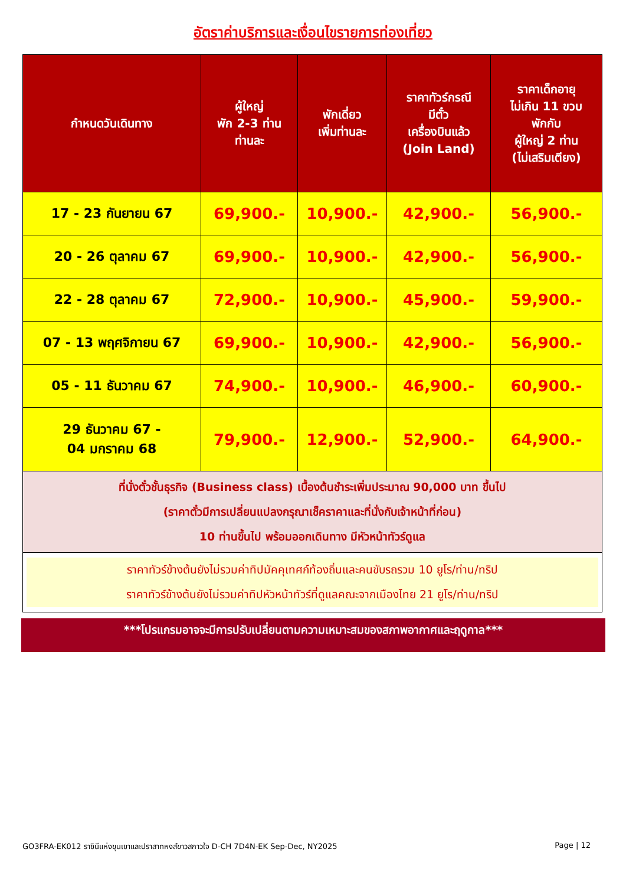อัตราค่าบริการและเงื่อนไขรายการท่องเที่ยว
| กำหนดวันเดินทาง | ผู้ใหญ่ พัก 2-3 ท่าน ท่านละ | พักเดี่ยว เพิ่มท่านละ | ราคาทัวร์กรณี มีตั๋ว เครื่องบินแล้ว (Join Land) | ราคาเด็กอายุ ไม่เกิน 11 ขวบ พักกับ ผู้ใหญ่ 2 ท่าน (ไม่เสริมเตียง) |
| --- | --- | --- | --- | --- |
| 17 - 23 กันยายน 67 | 69,900.- | 10,900.- | 42,900.- | 56,900.- |
| 20 - 26 ตุลาคม 67 | 69,900.- | 10,900.- | 42,900.- | 56,900.- |
| 22 - 28 ตุลาคม 67 | 72,900.- | 10,900.- | 45,900.- | 59,900.- |
| 07 - 13 พฤศจิกายน 67 | 69,900.- | 10,900.- | 42,900.- | 56,900.- |
| 05 - 11 ธันวาคม 67 | 74,900.- | 10,900.- | 46,900.- | 60,900.- |
| 29 ธันวาคม 67 - 04 มกราคม 68 | 79,900.- | 12,900.- | 52,900.- | 64,900.- |
| ที่นั่งตั๋วชั้นธุรกิจ (Business class) เบื้องต้นชำระเพิ่มประมาณ 90,000 บาท ขึ้นไป (ราคาตั๋วมีการเปลี่ยนแปลงกรุณาเช็คราคาและที่นั่งกับเจ้าหน้าที่ก่อน) 10 ท่านขึ้นไป พร้อมออกเดินทาง มีหัวหน้าทัวร์ดูแล | | | | |
| ราคาทัวร์ข้างต้นยังไม่รวมค่าทิปมัคคุเทศก์ท้องถิ่นและคนขับรถรวม 10 ยูโร/ท่าน/ทริป ราคาทัวร์ข้างต้นยังไม่รวมค่าทิปหัวหน้าทัวร์ที่ดูแลคณะจากเมืองไทย 21 ยูโร/ท่าน/ทริป | | | | |
***โปรแกรมอาจจะมีการปรับเปลี่ยนตามความเหมาะสมของสภาพอากาศและฤดูกาล***
GO3FRA-EK012 ราชินีแห่งขุนเขาและปราสาทหงส์ขาวสกาวใจ D-CH 7D4N-EK Sep-Dec, NY2025 Page | 12